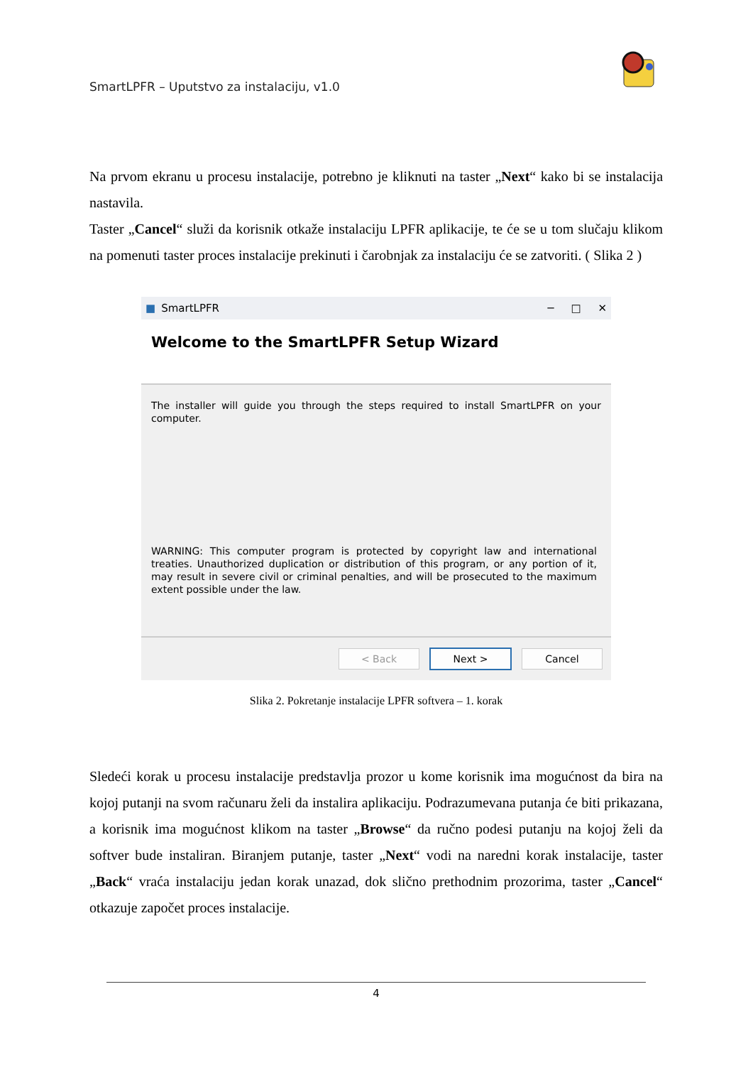SmartLPFR – Uputstvo za instalaciju, v1.0
Na prvom ekranu u procesu instalacije, potrebno je kliknuti na taster „Next“ kako bi se instalacija nastavila.
Taster „Cancel“ služi da korisnik otkaže instalaciju LPFR aplikacije, te će se u tom slučaju klikom na pomenuti taster proces instalacije prekinuti i čarobnjak za instalaciju će se zatvoriti. ( Slika 2 )
■ SmartLPFR ─ □ ✕
Welcome to the SmartLPFR Setup Wizard
The installer will guide you through the steps required to install SmartLPFR on your computer.
WARNING: This computer program is protected by copyright law and international treaties. Unauthorized duplication or distribution of this program, or any portion of it, may result in severe civil or criminal penalties, and will be prosecuted to the maximum extent possible under the law.
< Back Next > Cancel
Slika 2. Pokretanje instalacije LPFR softvera – 1. korak
Sledeći korak u procesu instalacije predstavlja prozor u kome korisnik ima mogućnost da bira na kojoj putanji na svom računaru želi da instalira aplikaciju. Podrazumevana putanja će biti prikazana, a korisnik ima mogućnost klikom na taster „Browse“ da ručno podesi putanju na kojoj želi da softver bude instaliran. Biranjem putanje, taster „Next“ vodi na naredni korak instalacije, taster „Back“ vraća instalaciju jedan korak unazad, dok slično prethodnim prozorima, taster „Cancel“ otkazuje započet proces instalacije.
4